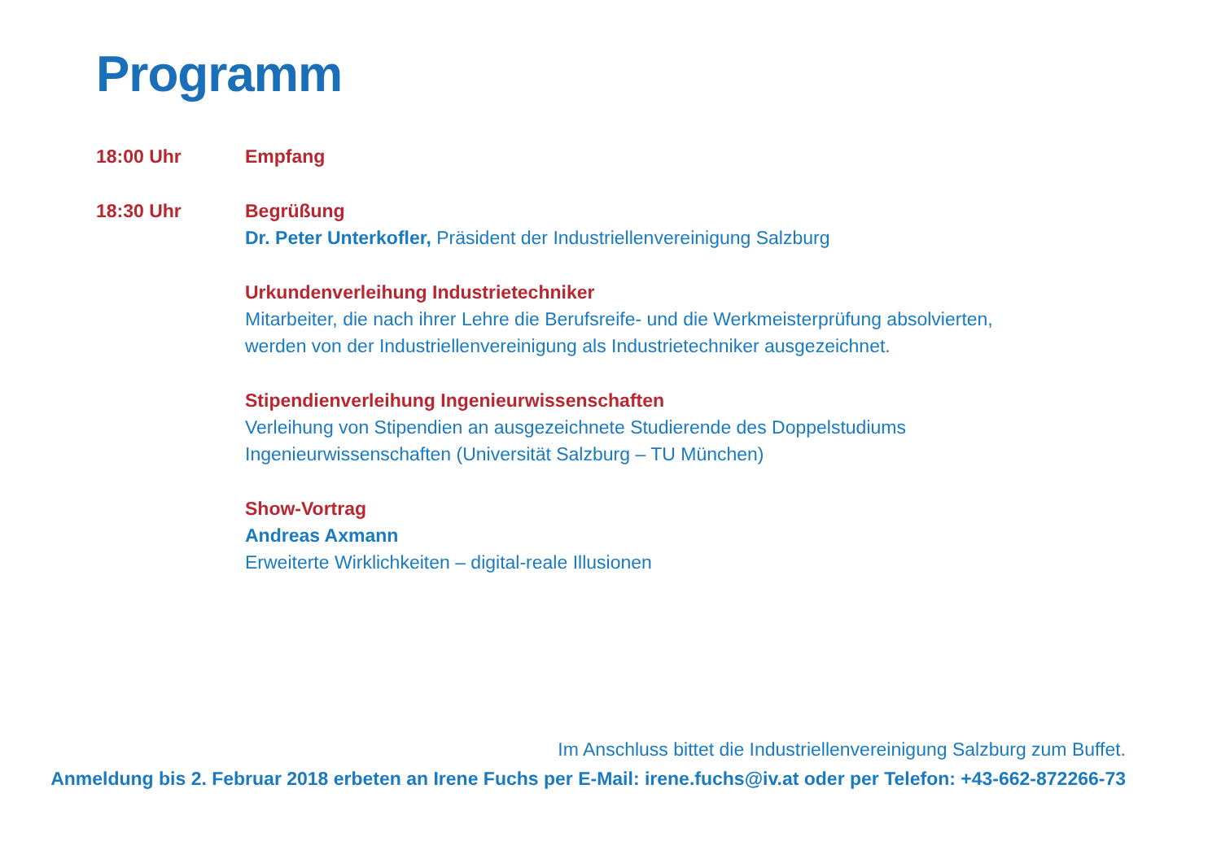Programm
18:00 Uhr Empfang
18:30 Uhr Begrüßung
Dr. Peter Unterkofler, Präsident der Industriellenvereinigung Salzburg
Urkundenverleihung Industrietechniker
Mitarbeiter, die nach ihrer Lehre die Berufsreife- und die Werkmeisterprüfung absolvierten,
werden von der Industriellenvereinigung als Industrietechniker ausgezeichnet.
Stipendienverleihung Ingenieurwissenschaften
Verleihung von Stipendien an ausgezeichnete Studierende des Doppelstudiums
Ingenieurwissenschaften (Universität Salzburg – TU München)
Show-Vortrag
Andreas Axmann
Erweiterte Wirklichkeiten – digital-reale Illusionen
Im Anschluss bittet die Industriellenvereinigung Salzburg zum Buffet.
Anmeldung bis 2. Februar 2018 erbeten an Irene Fuchs per E-Mail: irene.fuchs@iv.at oder per Telefon: +43-662-872266-73